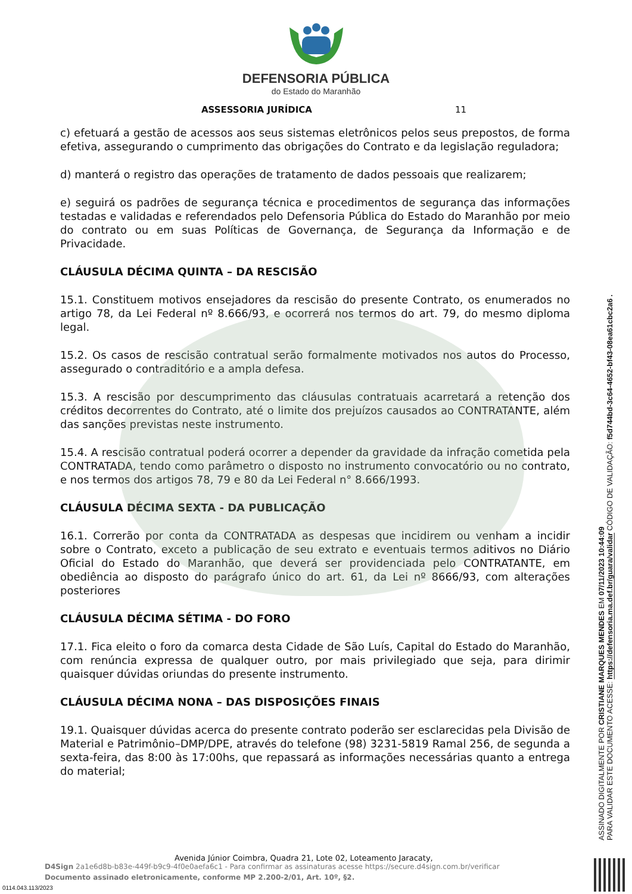DEFENSORIA PÚBLICA
do Estado do Maranhão
ASSESSORIA JURÍDICA 11
c) efetuará a gestão de acessos aos seus sistemas eletrônicos pelos seus prepostos, de forma efetiva, assegurando o cumprimento das obrigações do Contrato e da legislação reguladora;
d) manterá o registro das operações de tratamento de dados pessoais que realizarem;
e) seguirá os padrões de segurança técnica e procedimentos de segurança das informações testadas e validadas e referendados pelo Defensoria Pública do Estado do Maranhão por meio do contrato ou em suas Políticas de Governança, de Segurança da Informação e de Privacidade.
CLÁUSULA DÉCIMA QUINTA – DA RESCISÃO
15.1. Constituem motivos ensejadores da rescisão do presente Contrato, os enumerados no artigo 78, da Lei Federal nº 8.666/93, e ocorrerá nos termos do art. 79, do mesmo diploma legal.
15.2. Os casos de rescisão contratual serão formalmente motivados nos autos do Processo, assegurado o contraditório e a ampla defesa.
15.3. A rescisão por descumprimento das cláusulas contratuais acarretará a retenção dos créditos decorrentes do Contrato, até o limite dos prejuízos causados ao CONTRATANTE, além das sanções previstas neste instrumento.
15.4. A rescisão contratual poderá ocorrer a depender da gravidade da infração cometida pela CONTRATADA, tendo como parâmetro o disposto no instrumento convocatório ou no contrato, e nos termos dos artigos 78, 79 e 80 da Lei Federal n° 8.666/1993.
CLÁUSULA DÉCIMA SEXTA - DA PUBLICAÇÃO
16.1. Correrão por conta da CONTRATADA as despesas que incidirem ou venham a incidir sobre o Contrato, exceto a publicação de seu extrato e eventuais termos aditivos no Diário Oficial do Estado do Maranhão, que deverá ser providenciada pelo CONTRATANTE, em obediência ao disposto do parágrafo único do art. 61, da Lei nº 8666/93, com alterações posteriores
CLÁUSULA DÉCIMA SÉTIMA - DO FORO
17.1. Fica eleito o foro da comarca desta Cidade de São Luís, Capital do Estado do Maranhão, com renúncia expressa de qualquer outro, por mais privilegiado que seja, para dirimir quaisquer dúvidas oriundas do presente instrumento.
CLÁUSULA DÉCIMA NONA – DAS DISPOSIÇÕES FINAIS
19.1. Quaisquer dúvidas acerca do presente contrato poderão ser esclarecidas pela Divisão de Material e Patrimônio–DMP/DPE, através do telefone (98) 3231-5819 Ramal 256, de segunda a sexta-feira, das 8:00 às 17:00hs, que repassará as informações necessárias quanto a entrega do material;
ASSINADO DIGITALMENTE POR CRISTIANE MARQUES MENDES EM 07/11/2023 10:44:09
PARA VALIDAR ESTE DOCUMENTO ACESSE: https://defensoria.ma.def.br/guara/validar CÓDIGO DE VALIDAÇÃO: f5d744bd-3c64-4652-bf43-08ea61cbc2a6 .
Avenida Júnior Coimbra, Quadra 21, Lote 02, Loteamento Jaracaty,
D4Sign 2a1e6d8b-b83e-449f-b9c9-4f0e0aefa6c1 - Para confirmar as assinaturas acesse https://secure.d4sign.com.br/verificar
Documento assinado eletronicamente, conforme MP 2.200-2/01, Art. 10º, §2.
0114.043.113/2023